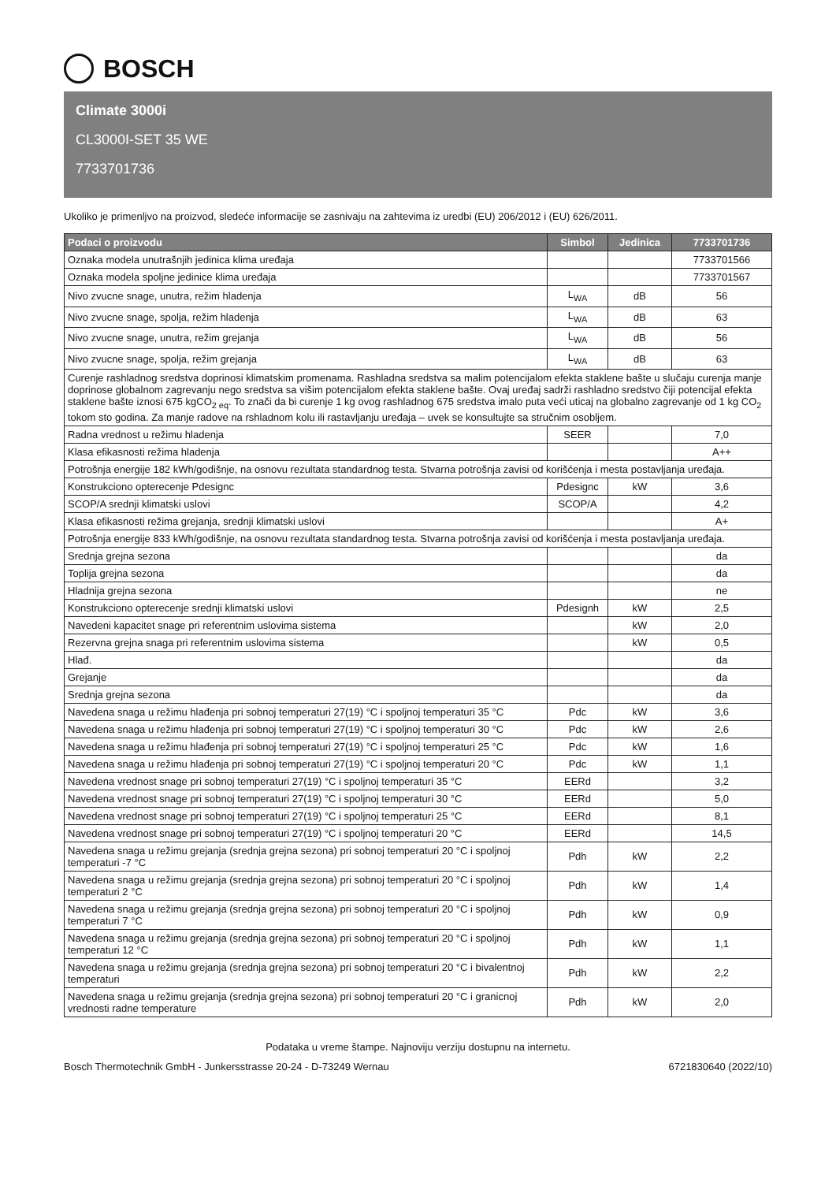BOSCH
Climate 3000i
CL3000I-SET 35 WE
7733701736
Ukoliko je primenljvo na proizvod, sledeće informacije se zasnivaju na zahtevima iz uredbi (EU) 206/2012 i (EU) 626/2011.
| Podaci o proizvodu | Simbol | Jedinica | 7733701736 |
| --- | --- | --- | --- |
| Oznaka modela unutrašnjih jedinica klima uređaja | | | 7733701566 |
| Oznaka modela spoljne jedinice klima uređaja | | | 7733701567 |
| Nivo zvucne snage, unutra, režim hladenja | L<sub>WA</sub> | dB | 56 |
| Nivo zvucne snage, spolja, režim hladenja | L<sub>WA</sub> | dB | 63 |
| Nivo zvucne snage, unutra, režim grejanja | L<sub>WA</sub> | dB | 56 |
| Nivo zvucne snage, spolja, režim grejanja | L<sub>WA</sub> | dB | 63 |
| Curenje rashladnog sredstva doprinosi klimatskim promenama. Rashladna sredstva sa malim potencijalom efekta staklene bašte u slučaju curenja manje doprinose globalnom zagrevanju nego sredstva sa višim potencijalom efekta staklene bašte. Ovaj uređaj sadrži rashladno sredstvo čiji potencijal efekta staklene bašte iznosi 675 kgCO<sub>2 eq</sub>. To znači da bi curenje 1 kg ovog rashladnog 675 sredstva imalo puta veći uticaj na globalno zagrevanje od 1 kg CO<sub>2</sub> tokom sto godina. Za manje radove na rshladnom kolu ili rastavljanju uređaja – uvek se konsultujte sa stručnim osobljem. | | | |
| Radna vrednost u režimu hladenja | SEER | | 7,0 |
| Klasa efikasnosti režima hladenja | | | A++ |
| Potrošnja energije 182 kWh/godišnje, na osnovu rezultata standardnog testa. Stvarna potrošnja zavisi od korišćenja i mesta postavljanja uređaja. | | | |
| Konstrukciono opterecenje Pdesignc | Pdesignc | kW | 3,6 |
| SCOP/A srednji klimatski uslovi | SCOP/A | | 4,2 |
| Klasa efikasnosti režima grejanja, srednji klimatski uslovi | | | A+ |
| Potrošnja energije 833 kWh/godišnje, na osnovu rezultata standardnog testa. Stvarna potrošnja zavisi od korišćenja i mesta postavljanja uređaja. | | | |
| Srednja grejna sezona | | | da |
| Toplija grejna sezona | | | da |
| Hladnija grejna sezona | | | ne |
| Konstrukciono opterecenje srednji klimatski uslovi | Pdesignh | kW | 2,5 |
| Navedeni kapacitet snage pri referentnim uslovima sistema | | kW | 2,0 |
| Rezervna grejna snaga pri referentnim uslovima sistema | | kW | 0,5 |
| Hlađ. | | | da |
| Grejanje | | | da |
| Srednja grejna sezona | | | da |
| Navedena snaga u režimu hlađenja pri sobnoj temperaturi 27(19) °C i spoljnoj temperaturi 35 °C | Pdc | kW | 3,6 |
| Navedena snaga u režimu hlađenja pri sobnoj temperaturi 27(19) °C i spoljnoj temperaturi 30 °C | Pdc | kW | 2,6 |
| Navedena snaga u režimu hlađenja pri sobnoj temperaturi 27(19) °C i spoljnoj temperaturi 25 °C | Pdc | kW | 1,6 |
| Navedena snaga u režimu hlađenja pri sobnoj temperaturi 27(19) °C i spoljnoj temperaturi 20 °C | Pdc | kW | 1,1 |
| Navedena vrednost snage pri sobnoj temperaturi 27(19) °C i spoljnoj temperaturi 35 °C | EERd | | 3,2 |
| Navedena vrednost snage pri sobnoj temperaturi 27(19) °C i spoljnoj temperaturi 30 °C | EERd | | 5,0 |
| Navedena vrednost snage pri sobnoj temperaturi 27(19) °C i spoljnoj temperaturi 25 °C | EERd | | 8,1 |
| Navedena vrednost snage pri sobnoj temperaturi 27(19) °C i spoljnoj temperaturi 20 °C | EERd | | 14,5 |
| Navedena snaga u režimu grejanja (srednja grejna sezona) pri sobnoj temperaturi 20 °C i spoljnoj temperaturi -7 °C | Pdh | kW | 2,2 |
| Navedena snaga u režimu grejanja (srednja grejna sezona) pri sobnoj temperaturi 20 °C i spoljnoj temperaturi 2 °C | Pdh | kW | 1,4 |
| Navedena snaga u režimu grejanja (srednja grejna sezona) pri sobnoj temperaturi 20 °C i spoljnoj temperaturi 7 °C | Pdh | kW | 0,9 |
| Navedena snaga u režimu grejanja (srednja grejna sezona) pri sobnoj temperaturi 20 °C i spoljnoj temperaturi 12 °C | Pdh | kW | 1,1 |
| Navedena snaga u režimu grejanja (srednja grejna sezona) pri sobnoj temperaturi 20 °C i bivalentnoj temperaturi | Pdh | kW | 2,2 |
| Navedena snaga u režimu grejanja (srednja grejna sezona) pri sobnoj temperaturi 20 °C i granicnoj vrednosti radne temperature | Pdh | kW | 2,0 |
Podataka u vreme štampe. Najnoviju verziju dostupnu na internetu.
Bosch Thermotechnik GmbH - Junkersstrasse 20-24 - D-73249 Wernau 6721830640 (2022/10)